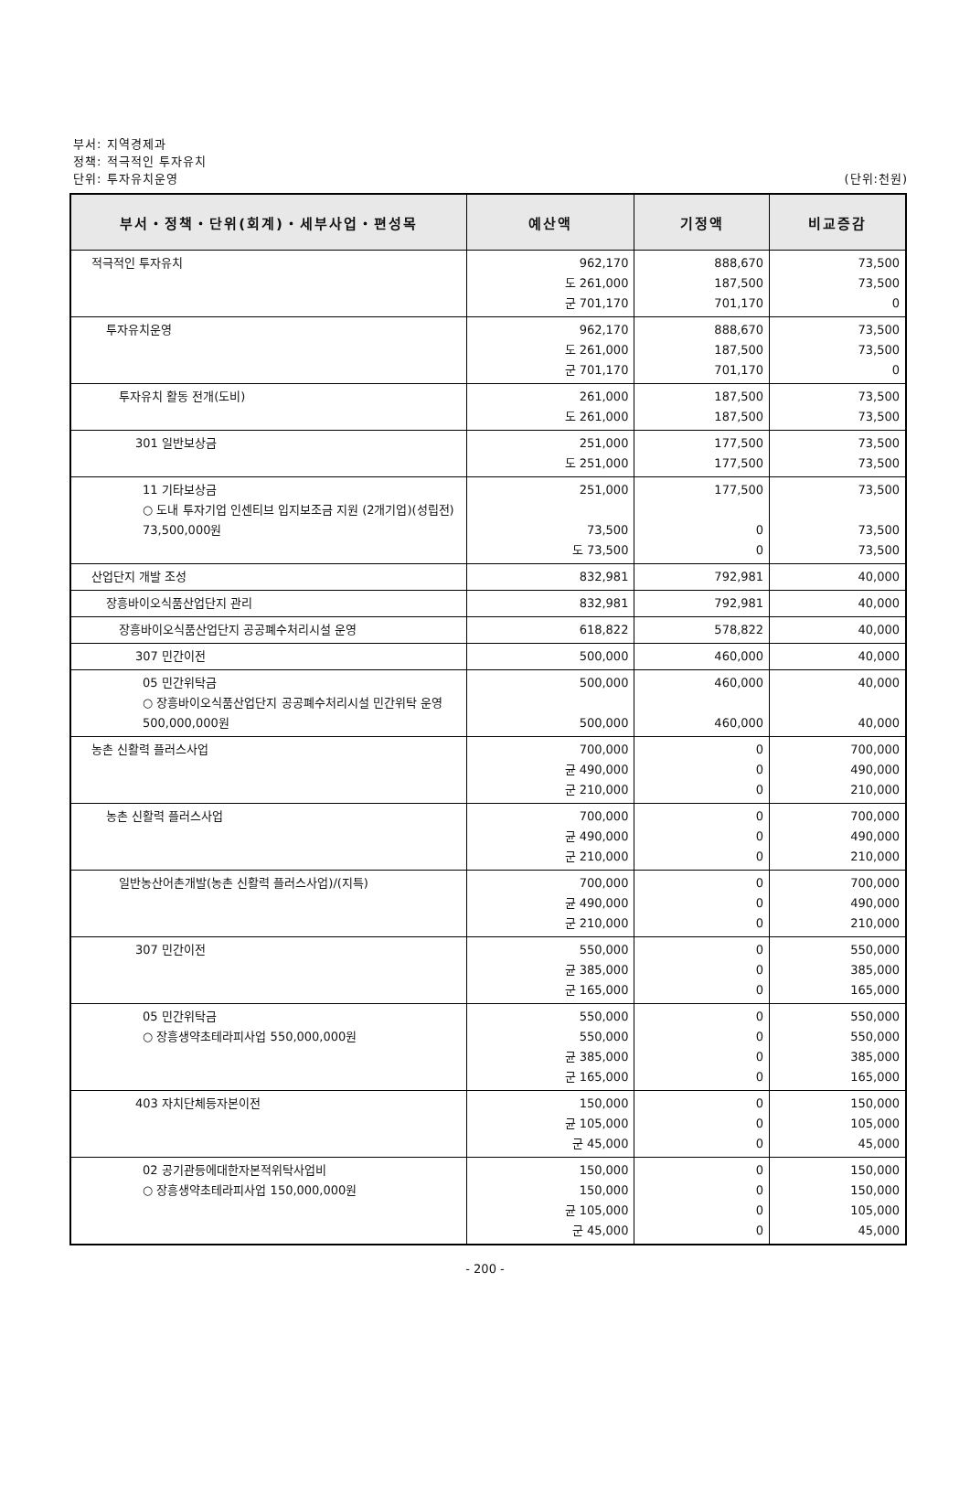부서: 지역경제과
정책: 적극적인 투자유치
단위: 투자유치운영
(단위:천원)
| 부서・정책・단위(회계)・세부사업・편성목 | 예산액 | 기정액 | 비교증감 |
| --- | --- | --- | --- |
| 적극적인 투자유치 | 962,170 도 261,000 군 701,170 | 888,670 187,500 701,170 | 73,500 73,500 0 |
| 투자유치운영 | 962,170 도 261,000 군 701,170 | 888,670 187,500 701,170 | 73,500 73,500 0 |
| 투자유치 활동 전개(도비) | 261,000 도 261,000 | 187,500 187,500 | 73,500 73,500 |
| 301 일반보상금 | 251,000 도 251,000 | 177,500 177,500 | 73,500 73,500 |
| 11 기타보상금 ○ 도내 투자기업 인센티브 입지보조금 지원 (2개기업)(성립전) 73,500,000원 | 251,000 73,500 도 73,500 | 177,500 0 0 | 73,500 73,500 73,500 |
| 산업단지 개발 조성 | 832,981 | 792,981 | 40,000 |
| 장흥바이오식품산업단지 관리 | 832,981 | 792,981 | 40,000 |
| 장흥바이오식품산업단지 공공폐수처리시설 운영 | 618,822 | 578,822 | 40,000 |
| 307 민간이전 | 500,000 | 460,000 | 40,000 |
| 05 민간위탁금 ○ 장흥바이오식품산업단지 공공폐수처리시설 민간위탁 운영 500,000,000원 | 500,000 500,000 | 460,000 460,000 | 40,000 40,000 |
| 농촌 신활력 플러스사업 | 700,000 균 490,000 군 210,000 | 0 0 0 | 700,000 490,000 210,000 |
| 농촌 신활력 플러스사업 | 700,000 균 490,000 군 210,000 | 0 0 0 | 700,000 490,000 210,000 |
| 일반농산어촌개발(농촌 신활력 플러스사업)/(지특) | 700,000 균 490,000 군 210,000 | 0 0 0 | 700,000 490,000 210,000 |
| 307 민간이전 | 550,000 균 385,000 군 165,000 | 0 0 0 | 550,000 385,000 165,000 |
| 05 민간위탁금 ○ 장흥생약초테라피사업 550,000,000원 | 550,000 550,000 균 385,000 군 165,000 | 0 0 0 0 | 550,000 550,000 385,000 165,000 |
| 403 자치단체등자본이전 | 150,000 균 105,000 군 45,000 | 0 0 0 | 150,000 105,000 45,000 |
| 02 공기관등에대한자본적위탁사업비 ○ 장흥생약초테라피사업 150,000,000원 | 150,000 150,000 균 105,000 군 45,000 | 0 0 0 0 | 150,000 150,000 105,000 45,000 |
- 200 -